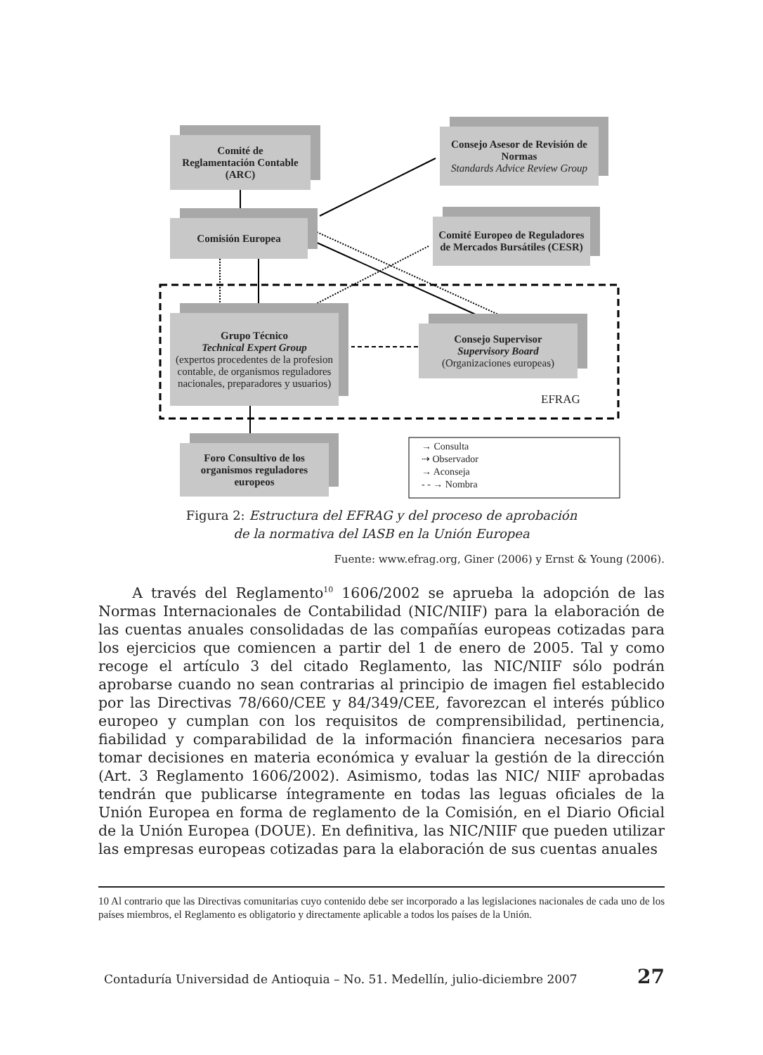Comité de
Reglamentación Contable
(ARC)
Consejo Asesor de Revisión de Normas
Standards Advice Review Group
Comisión Europea
Comité Europeo de Reguladores de Mercados Bursátiles (CESR)
Grupo Técnico
Technical Expert Group
(expertos procedentes de la profesion contable, de organismos reguladores nacionales, preparadores y usuarios)
Consejo Supervisor
Supervisory Board
(Organizaciones europeas)
EFRAG
Foro Consultivo de los organismos reguladores europeos
→ Consulta
⇢ Observador
→ Aconseja
- - → Nombra
Figura 2: Estructura del EFRAG y del proceso de aprobación
de la normativa del IASB en la Unión Europea
Fuente: www.efrag.org, Giner (2006) y Ernst & Young (2006).
A través del Reglamento<sup>10</sup> 1606/2002 se aprueba la adopción de las Normas Internacionales de Contabilidad (NIC/NIIF) para la elaboración de las cuentas anuales consolidadas de las compañías europeas cotizadas para los ejercicios que comiencen a partir del 1 de enero de 2005. Tal y como recoge el artículo 3 del citado Reglamento, las NIC/NIIF sólo podrán aprobarse cuando no sean contrarias al principio de imagen fiel establecido por las Directivas 78/660/CEE y 84/349/CEE, favorezcan el interés público europeo y cumplan con los requisitos de comprensibilidad, pertinencia, fiabilidad y comparabilidad de la información financiera necesarios para tomar decisiones en materia económica y evaluar la gestión de la dirección (Art. 3 Reglamento 1606/2002). Asimismo, todas las NIC/ NIIF aprobadas tendrán que publicarse íntegramente en todas las leguas oficiales de la Unión Europea en forma de reglamento de la Comisión, en el Diario Oficial de la Unión Europea (DOUE). En definitiva, las NIC/NIIF que pueden utilizar las empresas europeas cotizadas para la elaboración de sus cuentas anuales
10 Al contrario que las Directivas comunitarias cuyo contenido debe ser incorporado a las legislaciones nacionales de cada uno de los países miembros, el Reglamento es obligatorio y directamente aplicable a todos los países de la Unión.
Contaduría Universidad de Antioquia – No. 51. Medellín, julio-diciembre 2007 27